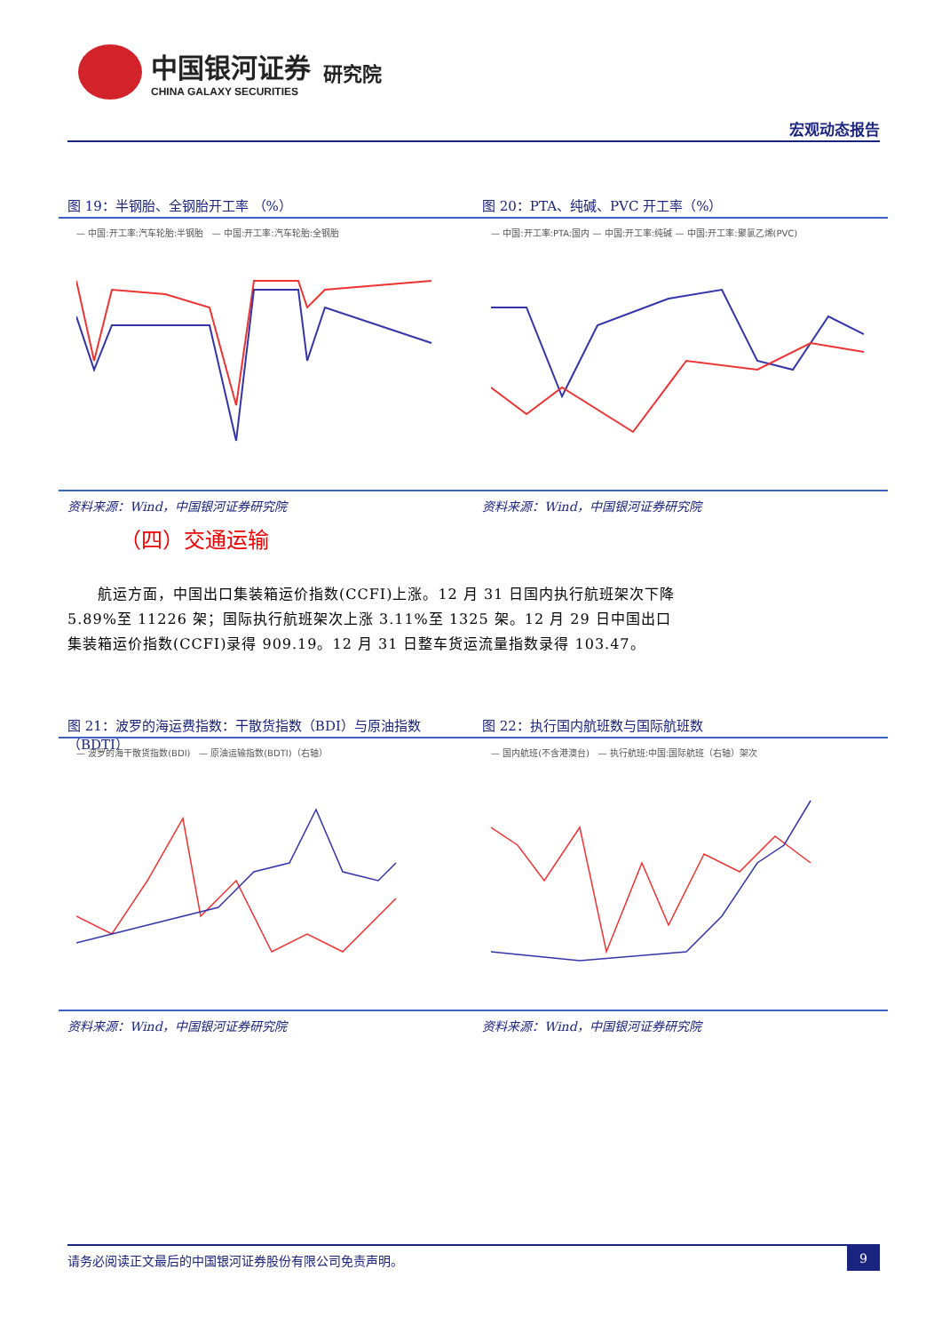中国银河证券
CHINA GALAXY SECURITIES
研究院
宏观动态报告
图 19：半钢胎、全钢胎开工率 （%）
— 中国:开工率:汽车轮胎:半钢胎 — 中国:开工率:汽车轮胎:全钢胎
资料来源：Wind，中国银河证券研究院
图 20：PTA、纯碱、PVC 开工率（%）
— 中国:开工率:PTA:国内 — 中国:开工率:纯碱 — 中国:开工率:聚氯乙烯(PVC)
资料来源：Wind，中国银河证券研究院
（四）交通运输
  航运方面，中国出口集装箱运价指数(CCFI)上涨。12 月 31 日国内执行航班架次下降 5.89%至 11226 架；国际执行航班架次上涨 3.11%至 1325 架。12 月 29 日中国出口集装箱运价指数(CCFI)录得 909.19。12 月 31 日整车货运流量指数录得 103.47。
图 21：波罗的海运费指数：干散货指数（BDI）与原油指数（BDTI）
— 波罗的海干散货指数(BDI) — 原油运输指数(BDTI)（右轴）
资料来源：Wind，中国银河证券研究院
图 22：执行国内航班数与国际航班数
— 国内航班(不含港澳台) — 执行航班:中国:国际航班（右轴）架次
资料来源：Wind，中国银河证券研究院
请务必阅读正文最后的中国银河证券股份有限公司免责声明。 9